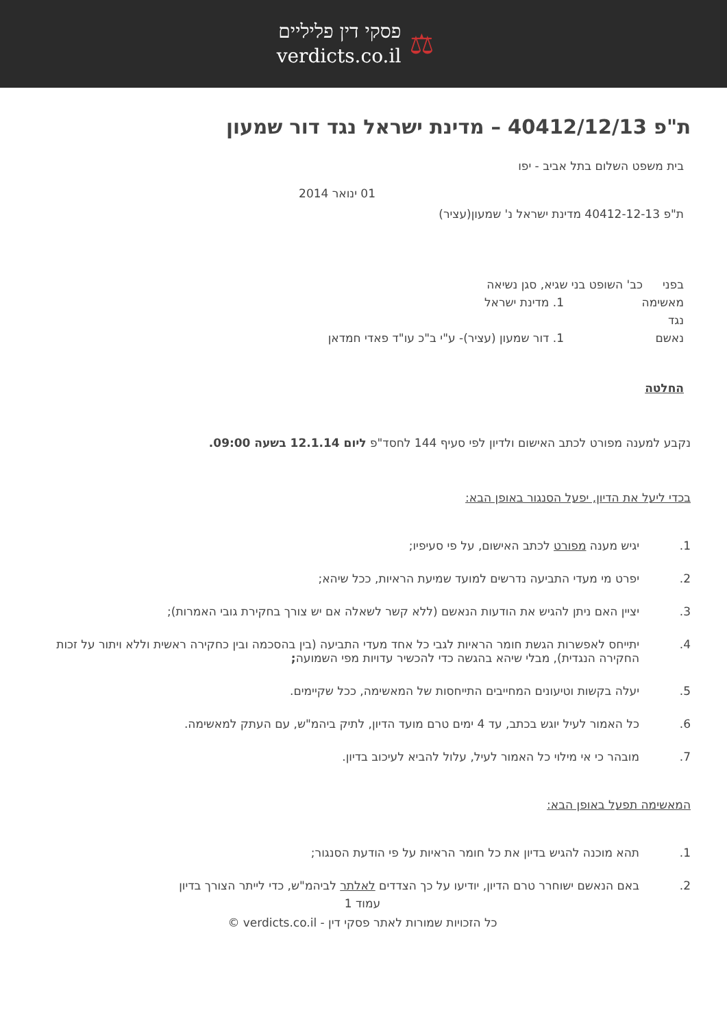⚖
פסקי דין פליליים
verdicts.co.il
ת"פ 40412/12/13 – מדינת ישראל נגד דור שמעון
בית משפט השלום בתל אביב - יפו
01 ינואר 2014
ת"פ 40412-12-13 מדינת ישראל נ' שמעון(עציר)
בפני כב' השופט בני שגיא, סגן נשיאה
מאשימה 1. מדינת ישראל
נגד
נאשם 1. דור שמעון (עציר)- ע"י ב"כ עו"ד פאדי חמדאן
החלטה
נקבע למענה מפורט לכתב האישום ולדיון לפי סעיף 144 לחסד"פ ליום 12.1.14 בשעה 09:00.
בכדי ליעל את הדיון, יפעל הסנגור באופן הבא:
1. יגיש מענה מפורט לכתב האישום, על פי סעיפיו;
2. יפרט מי מעדי התביעה נדרשים למועד שמיעת הראיות, ככל שיהא;
3. יציין האם ניתן להגיש את הודעות הנאשם (ללא קשר לשאלה אם יש צורך בחקירת גובי האמרות);
4. יתייחס לאפשרות הגשת חומר הראיות לגבי כל אחד מעדי התביעה (בין בהסכמה ובין כחקירה ראשית וללא ויתור על זכות החקירה הנגדית), מבלי שיהא בהגשה כדי להכשיר עדויות מפי השמועה;
5. יעלה בקשות וטיעונים המחייבים התייחסות של המאשימה, ככל שקיימים.
6. כל האמור לעיל יוגש בכתב, עד 4 ימים טרם מועד הדיון, לתיק ביהמ"ש, עם העתק למאשימה.
7. מובהר כי אי מילוי כל האמור לעיל, עלול להביא לעיכוב בדיון.
המאשימה תפעל באופן הבא:
1. תהא מוכנה להגיש בדיון את כל חומר הראיות על פי הודעת הסנגור;
2. באם הנאשם ישוחרר טרם הדיון, יודיעו על כך הצדדים לאלתר לביהמ"ש, כדי לייתר הצורך בדיון
עמוד 1
כל הזכויות שמורות לאתר פסקי דין - verdicts.co.il ©